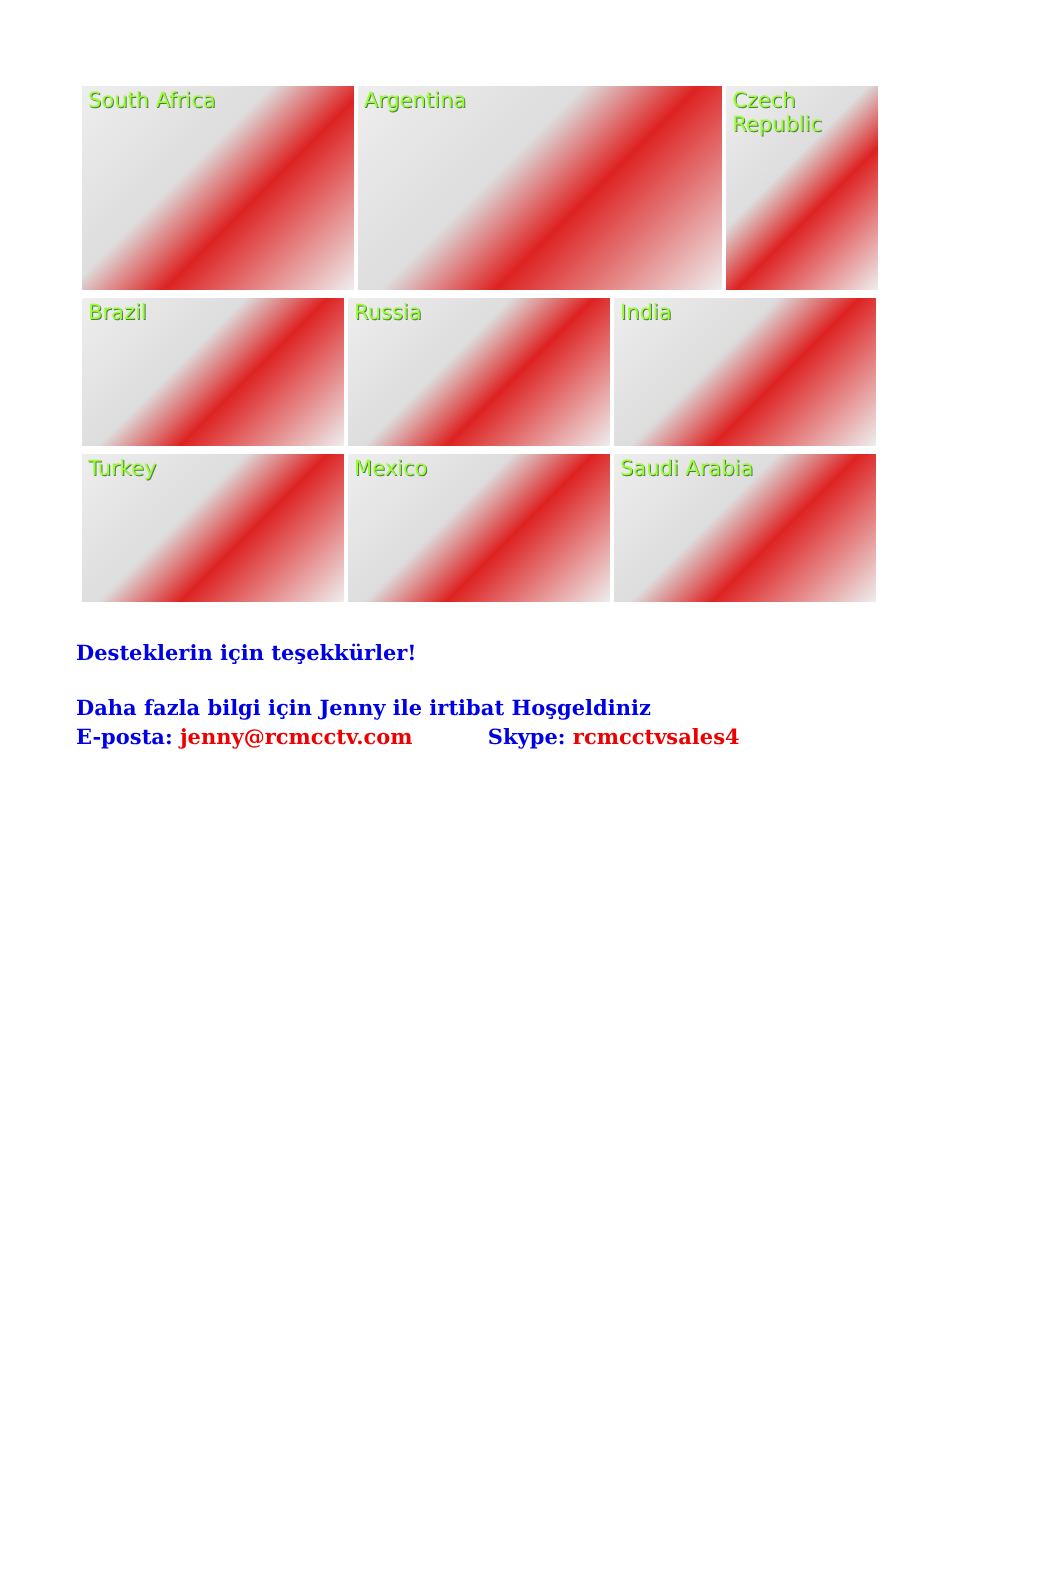South Africa Argentina Czech Republic
Brazil Russia India
Turkey Mexico Saudi Arabia
Desteklerin için teşekkürler!
Daha fazla bilgi için Jenny ile irtibat Hoşgeldiniz
E-posta: jenny@rcmcctv.com Skype: rcmcctvsales4